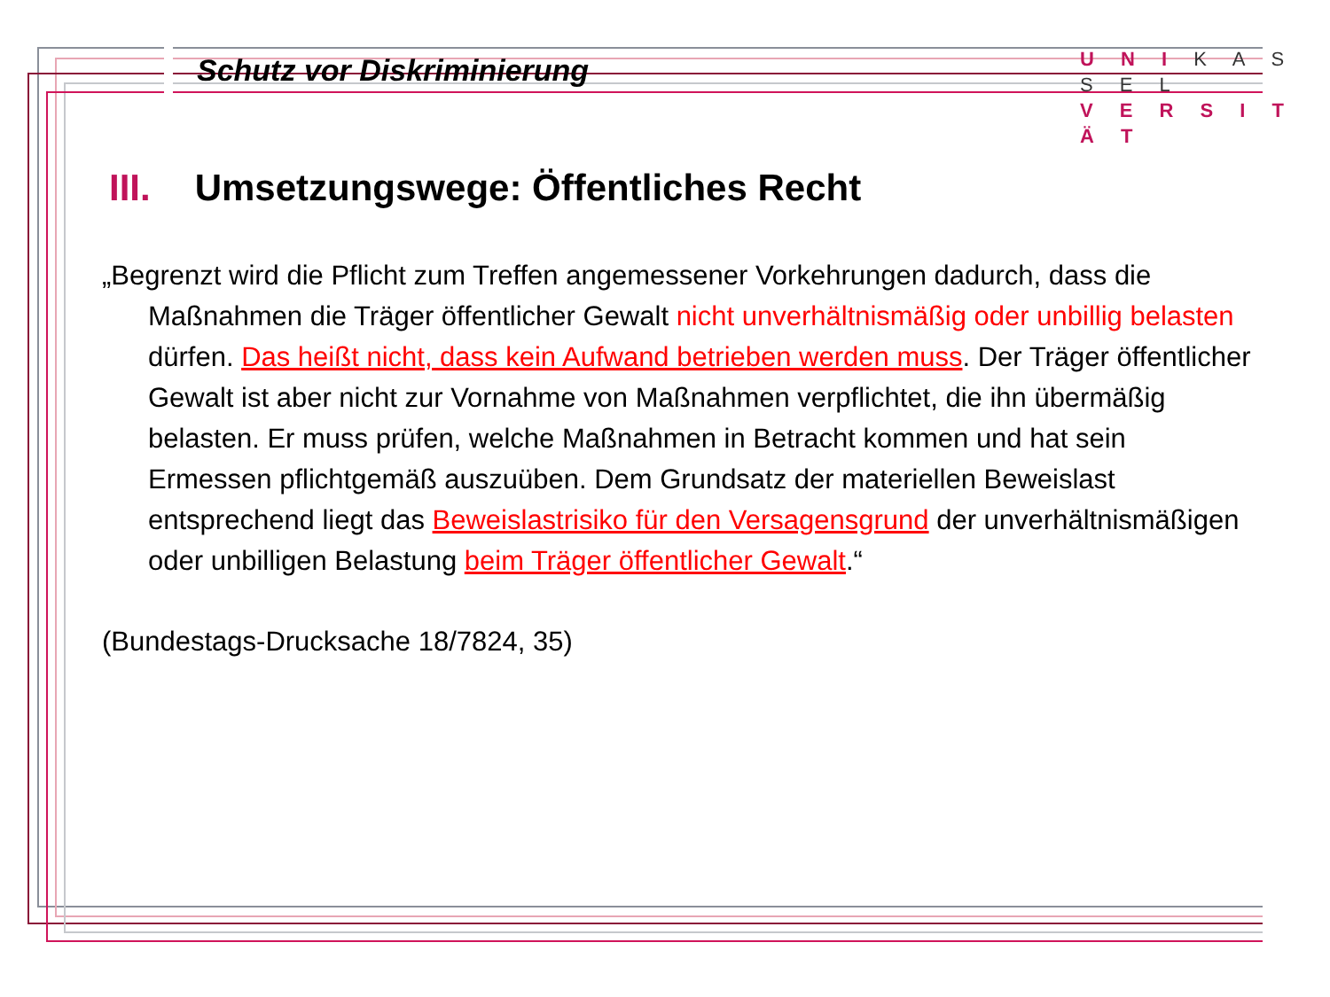Schutz vor Diskriminierung
U N I K A S S E L
V E R S I T Ä T
III. Umsetzungswege: Öffentliches Recht
„Begrenzt wird die Pflicht zum Treffen angemessener Vorkehrungen dadurch, dass die Maßnahmen die Träger öffentlicher Gewalt nicht unverhältnismäßig oder unbillig belasten dürfen. Das heißt nicht, dass kein Aufwand betrieben werden muss. Der Träger öffentlicher Gewalt ist aber nicht zur Vornahme von Maßnahmen verpflichtet, die ihn übermäßig belasten. Er muss prüfen, welche Maßnahmen in Betracht kommen und hat sein Ermessen pflichtgemäß auszuüben. Dem Grundsatz der materiellen Beweislast entsprechend liegt das Beweislastrisiko für den Versagensgrund der unverhältnismäßigen oder unbilligen Belastung beim Träger öffentlicher Gewalt.“
(Bundestags-Drucksache 18/7824, 35)